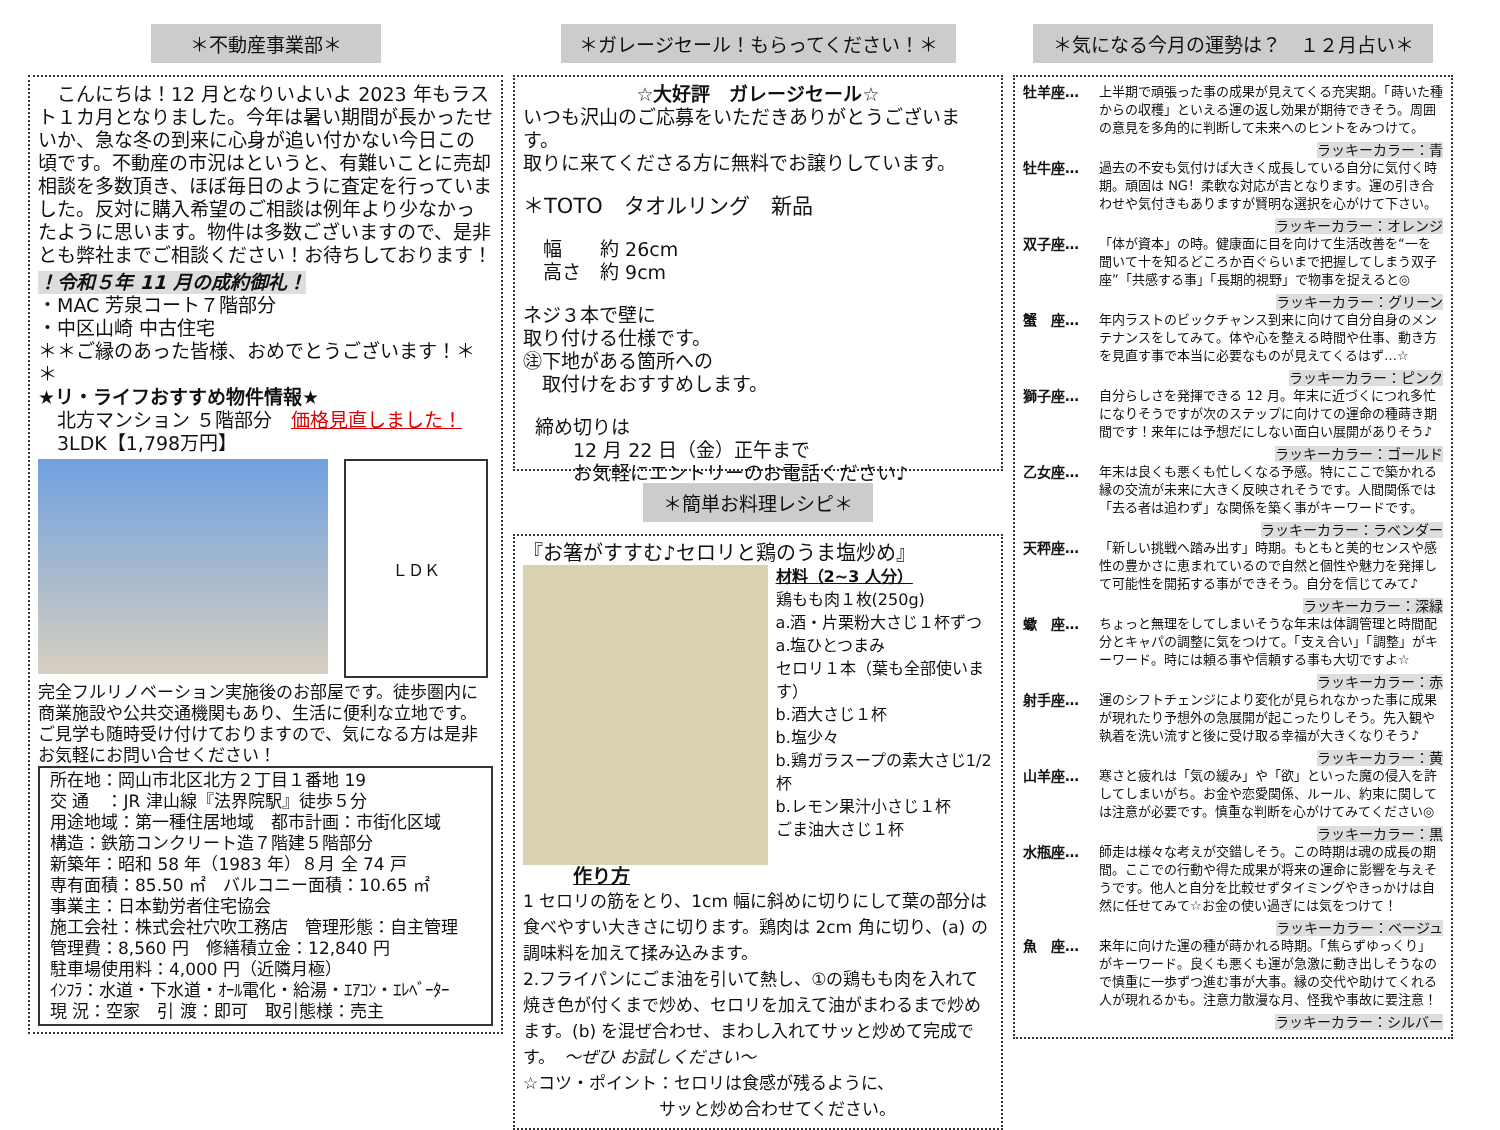＊不動産事業部＊
　こんにちは！12 月となりいよいよ 2023 年もラスト１カ月となりました。今年は暑い期間が長かったせいか、急な冬の到来に心身が追い付かない今日この頃です。不動産の市況はというと、有難いことに売却相談を多数頂き、ほぼ毎日のように査定を行っていました。反対に購入希望のご相談は例年より少なかったように思います。物件は多数ございますので、是非とも弊社までご相談ください！お待ちしております！
！令和５年 11 月の成約御礼！
・MAC 芳泉コート７階部分
・中区山崎 中古住宅
＊＊ご縁のあった皆様、おめでとうございます！＊＊
★リ・ライフおすすめ物件情報★
　北方マンション ５階部分　価格見直しました！
　3LDK【1,798万円】
ＬＤＫ
完全フルリノベーション実施後のお部屋です。徒歩圏内に商業施設や公共交通機関もあり、生活に便利な立地です。ご見学も随時受け付けておりますので、気になる方は是非お気軽にお問い合せください！
所在地：岡山市北区北方２丁目１番地 19
交 通　：JR 津山線『法界院駅』徒歩５分
用途地域：第一種住居地域　都市計画：市街化区域
構造：鉄筋コンクリート造７階建５階部分
新築年：昭和 58 年（1983 年）８月 全 74 戸
専有面積：85.50 ㎡　バルコニー面積：10.65 ㎡
事業主：日本勤労者住宅協会
施工会社：株式会社穴吹工務店　管理形態：自主管理
管理費：8,560 円　修繕積立金：12,840 円
駐車場使用料：4,000 円（近隣月極）
ｲﾝﾌﾗ：水道・下水道・ｵｰﾙ電化・給湯・ｴｱｺﾝ・ｴﾚﾍﾞｰﾀｰ
現 況：空家　引 渡：即可　取引態様：売主
＊ガレージセール！もらってください！＊
☆大好評　ガレージセール☆
いつも沢山のご応募をいただきありがとうございます。
取りに来てくださる方に無料でお譲りしています。
＊TOTO　タオルリング　新品
幅　　約 26cm
高さ　約 9cm
ネジ３本で壁に
取り付ける仕様です。
㊟下地がある箇所への
　取付けをおすすめします。
締め切りは
　　12 月 22 日（金）正午まで
　　お気軽にエントリーのお電話ください♪
＊簡単お料理レシピ＊
『お箸がすすむ♪セロリと鶏のうま塩炒め』
材料（2~3 人分）
鶏もも肉１枚(250g)
a.酒・片栗粉大さじ１杯ずつ
a.塩ひとつまみ
セロリ１本（葉も全部使います）
b.酒大さじ１杯
b.塩少々
b.鶏ガラスープの素大さじ1/2杯
b.レモン果汁小さじ１杯
ごま油大さじ１杯
作り方
1 セロリの筋をとり、1cm 幅に斜めに切りにして葉の部分は食べやすい大きさに切ります。鶏肉は 2cm 角に切り、(a) の調味料を加えて揉み込みます。
2.フライパンにごま油を引いて熱し、①の鶏もも肉を入れて焼き色が付くまで炒め、セロリを加えて油がまわるまで炒めます。(b) を混ぜ合わせ、まわし入れてサッと炒めて完成です。　～ぜひ お試しください～
☆コツ・ポイント：セロリは食感が残るように、
　　　　　　　　サッと炒め合わせてください。
＊気になる今月の運勢は？　１２月占い＊
牡羊座… 上半期で頑張った事の成果が見えてくる充実期。「蒔いた種からの収穫」といえる運の返し効果が期待できそう。周囲の意見を多角的に判断して未来へのヒントをみつけて。
ラッキーカラー：青
牡牛座… 過去の不安も気付けば大きく成長している自分に気付く時期。頑固は NG！柔軟な対応が吉となります。運の引き合わせや気付きもありますが賢明な選択を心がけて下さい。
ラッキーカラー：オレンジ
双子座… 「体が資本」の時。健康面に目を向けて生活改善を“一を聞いて十を知るどころか百ぐらいまで把握してしまう双子座”「共感する事」「長期的視野」で物事を捉えると◎
ラッキーカラー：グリーン
蟹　座… 年内ラストのビックチャンス到来に向けて自分自身のメンテナンスをしてみて。体や心を整える時間や仕事、動き方を見直す事で本当に必要なものが見えてくるはず…☆
ラッキーカラー：ピンク
獅子座… 自分らしさを発揮できる 12 月。年末に近づくにつれ多忙になりそうですが次のステップに向けての運命の種蒔き期間です！来年には予想だにしない面白い展開がありそう♪
ラッキーカラー：ゴールド
乙女座… 年末は良くも悪くも忙しくなる予感。特にここで築かれる縁の交流が未来に大きく反映されそうです。人間関係では「去る者は追わず」な関係を築く事がキーワードです。
ラッキーカラー：ラベンダー
天秤座… 「新しい挑戦へ踏み出す」時期。もともと美的センスや感性の豊かさに恵まれているので自然と個性や魅力を発揮して可能性を開拓する事ができそう。自分を信じてみて♪
ラッキーカラー：深緑
蠍　座… ちょっと無理をしてしまいそうな年末は体調管理と時間配分とキャパの調整に気をつけて。「支え合い」「調整」がキーワード。時には頼る事や信頼する事も大切ですよ☆
ラッキーカラー：赤
射手座… 運のシフトチェンジにより変化が見られなかった事に成果が現れたり予想外の急展開が起こったりしそう。先入観や執着を洗い流すと後に受け取る幸福が大きくなりそう♪
ラッキーカラー：黄
山羊座… 寒さと疲れは「気の緩み」や「欲」といった魔の侵入を許してしまいがち。お金や恋愛関係、ルール、約束に関しては注意が必要です。慎重な判断を心がけてみてください◎
ラッキーカラー：黒
水瓶座… 師走は様々な考えが交錯しそう。この時期は魂の成長の期間。ここでの行動や得た成果が将来の運命に影響を与えそうです。他人と自分を比較せずタイミングやきっかけは自然に任せてみて☆お金の使い過ぎには気をつけて！
ラッキーカラー：ベージュ
魚　座… 来年に向けた運の種が蒔かれる時期。「焦らずゆっくり」がキーワード。良くも悪くも運が急激に動き出しそうなので慎重に一歩ずつ進む事が大事。縁の交代や助けてくれる人が現れるかも。注意力散漫な月、怪我や事故に要注意！
ラッキーカラー：シルバー